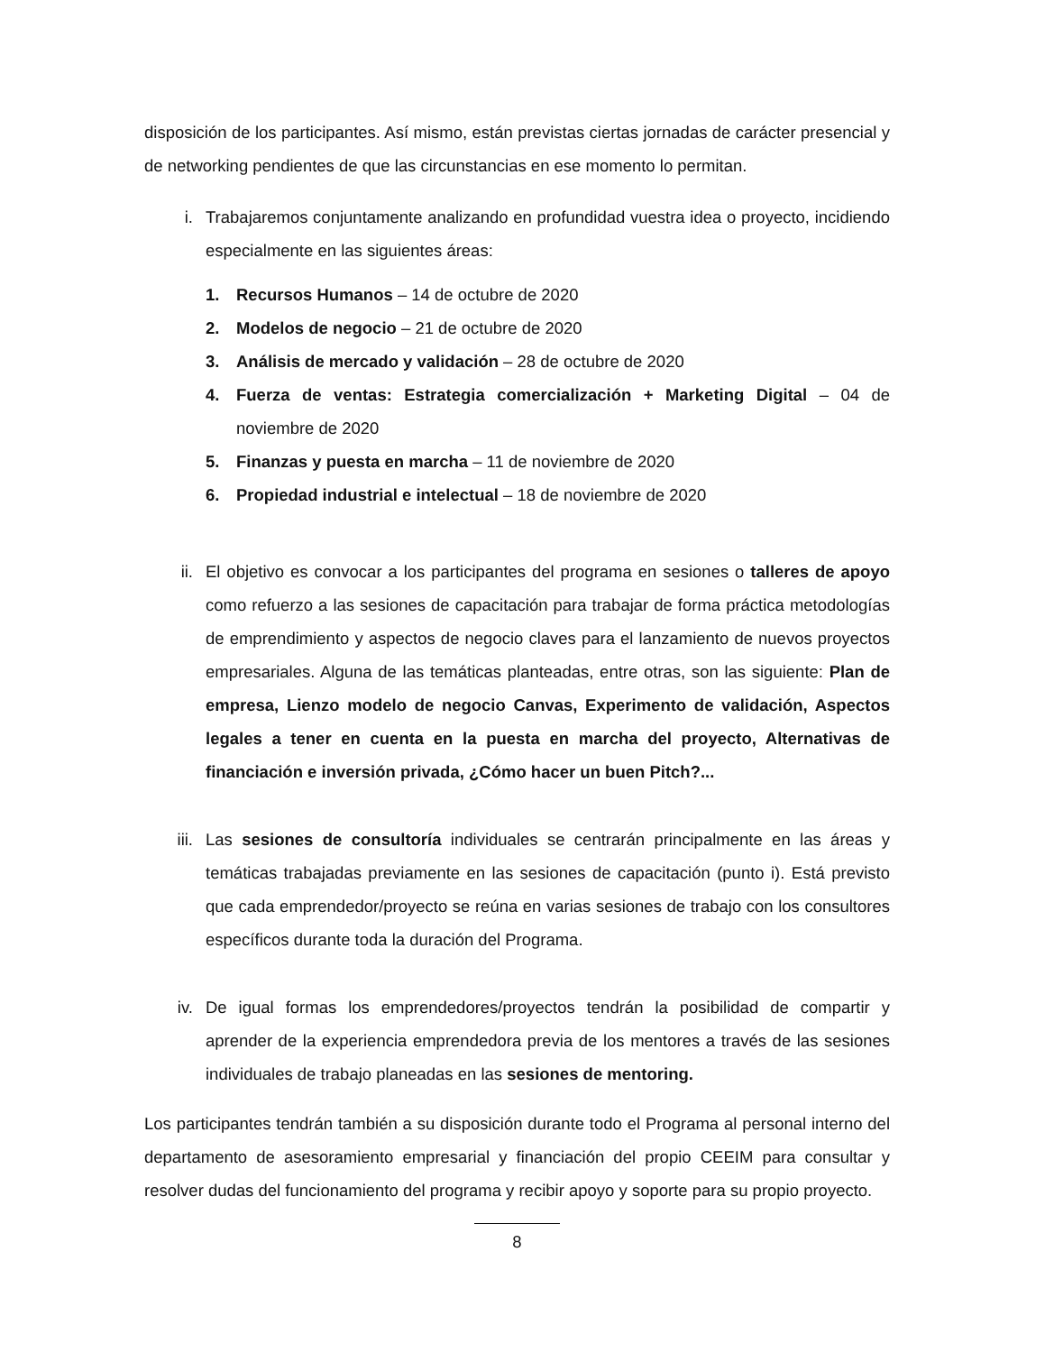disposición de los participantes. Así mismo, están previstas ciertas jornadas de carácter presencial y de networking pendientes de que las circunstancias en ese momento lo permitan.
i. Trabajaremos conjuntamente analizando en profundidad vuestra idea o proyecto, incidiendo especialmente en las siguientes áreas:
1. Recursos Humanos – 14 de octubre de 2020
2. Modelos de negocio – 21 de octubre de 2020
3. Análisis de mercado y validación – 28 de octubre de 2020
4. Fuerza de ventas: Estrategia comercialización + Marketing Digital – 04 de noviembre de 2020
5. Finanzas y puesta en marcha – 11 de noviembre de 2020
6. Propiedad industrial e intelectual – 18 de noviembre de 2020
ii. El objetivo es convocar a los participantes del programa en sesiones o talleres de apoyo como refuerzo a las sesiones de capacitación para trabajar de forma práctica metodologías de emprendimiento y aspectos de negocio claves para el lanzamiento de nuevos proyectos empresariales. Alguna de las temáticas planteadas, entre otras, son las siguiente: Plan de empresa, Lienzo modelo de negocio Canvas, Experimento de validación, Aspectos legales a tener en cuenta en la puesta en marcha del proyecto, Alternativas de financiación e inversión privada, ¿Cómo hacer un buen Pitch?...
iii. Las sesiones de consultoría individuales se centrarán principalmente en las áreas y temáticas trabajadas previamente en las sesiones de capacitación (punto i). Está previsto que cada emprendedor/proyecto se reúna en varias sesiones de trabajo con los consultores específicos durante toda la duración del Programa.
iv. De igual formas los emprendedores/proyectos tendrán la posibilidad de compartir y aprender de la experiencia emprendedora previa de los mentores a través de las sesiones individuales de trabajo planeadas en las sesiones de mentoring.
Los participantes tendrán también a su disposición durante todo el Programa al personal interno del departamento de asesoramiento empresarial y financiación del propio CEEIM para consultar y resolver dudas del funcionamiento del programa y recibir apoyo y soporte para su propio proyecto.
8